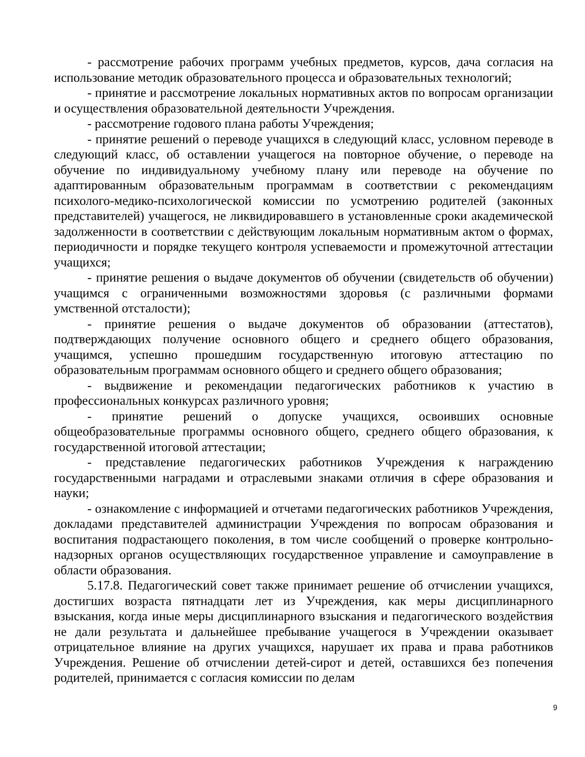- рассмотрение рабочих программ учебных предметов, курсов, дача согласия на использование методик образовательного процесса и образовательных технологий;
- принятие и рассмотрение локальных нормативных актов по вопросам организации и осуществления образовательной деятельности Учреждения.
- рассмотрение годового плана работы Учреждения;
- принятие решений о переводе учащихся в следующий класс, условном переводе в следующий класс, об оставлении учащегося на повторное обучение, о переводе на обучение по индивидуальному учебному плану или переводе на обучение по адаптированным образовательным программам в соответствии с рекомендациям психолого-медико-психологической комиссии по усмотрению родителей (законных представителей) учащегося, не ликвидировавшего в установленные сроки академической задолженности в соответствии с действующим локальным нормативным актом о формах, периодичности и порядке текущего контроля успеваемости и промежуточной аттестации учащихся;
- принятие решения о выдаче документов об обучении (свидетельств об обучении) учащимся с ограниченными возможностями здоровья (с различными формами умственной отсталости);
- принятие решения о выдаче документов об образовании (аттестатов), подтверждающих получение основного общего и среднего общего образования, учащимся, успешно прошедшим государственную итоговую аттестацию по образовательным программам основного общего и среднего общего образования;
- выдвижение и рекомендации педагогических работников к участию в профессиональных конкурсах различного уровня;
- принятие решений о допуске учащихся, освоивших основные общеобразовательные программы основного общего, среднего общего образования, к государственной итоговой аттестации;
- представление педагогических работников Учреждения к награждению государственными наградами и отраслевыми знаками отличия в сфере образования и науки;
- ознакомление с информацией и отчетами педагогических работников Учреждения, докладами представителей администрации Учреждения по вопросам образования и воспитания подрастающего поколения, в том числе сообщений о проверке контрольно-надзорных органов осуществляющих государственное управление и самоуправление в области образования.
5.17.8. Педагогический совет также принимает решение об отчислении учащихся, достигших возраста пятнадцати лет из Учреждения, как меры дисциплинарного взыскания, когда иные меры дисциплинарного взыскания и педагогического воздействия не дали результата и дальнейшее пребывание учащегося в Учреждении оказывает отрицательное влияние на других учащихся, нарушает их права и права работников Учреждения. Решение об отчислении детей-сирот и детей, оставшихся без попечения родителей, принимается с согласия комиссии по делам
9